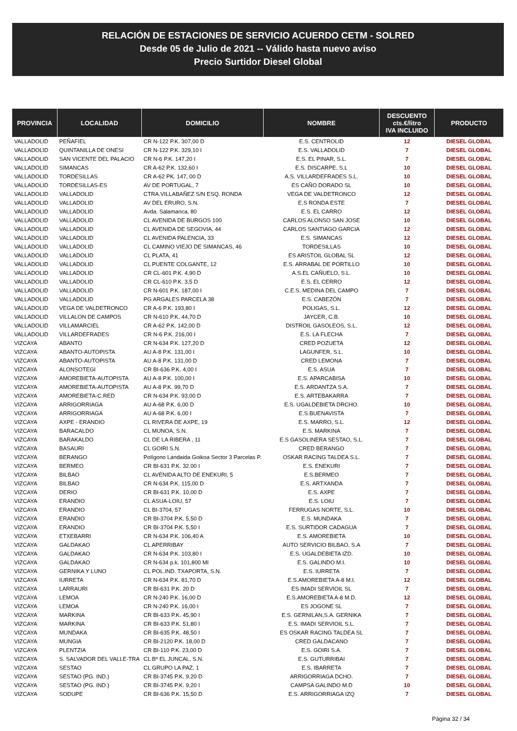RELACIÓN DE ESTACIONES DE SERVICIO ACUERDO CETM - SOLRED
Desde 05 de Julio de 2021 -- Válido hasta nuevo aviso
Precio Surtidor Diesel Global
| PROVINCIA | LOCALIDAD | DOMICILIO | NOMBRE | DESCUENTO cts.€/litro IVA INCLUIDO | PRODUCTO |
| --- | --- | --- | --- | --- | --- |
| VALLADOLID | PEÑAFIEL | CR N-122 P.K. 307,00 D | E.S. CENTROLID | 12 | DIESEL GLOBAL |
| VALLADOLID | QUINTANILLA DE ONESI | CR N-122 P.K. 329,10 I | E.S. VALLADOLID | 7 | DIESEL GLOBAL |
| VALLADOLID | SAN VICENTE DEL PALACIO | CR N-6 P.K. 147,20 I | E.S. EL PINAR, S.L. | 7 | DIESEL GLOBAL |
| VALLADOLID | SIMANCAS | CR A-62 P.K. 132,60 I | E.S. DISCARPE, S.L | 10 | DIESEL GLOBAL |
| VALLADOLID | TORDESILLAS | CR A-62 PK. 147, 00 D | A.S. VILLARDEFRADES S.L. | 10 | DIESEL GLOBAL |
| VALLADOLID | TORDESILLAS-ES | AV DE PORTUGAL, 7 | ES CAÑO DORADO SL | 10 | DIESEL GLOBAL |
| VALLADOLID | VALLADOLID | CTRA.VILLABAÑEZ S/N ESQ. RONDA | VEGA DE VALDETRONCO | 12 | DIESEL GLOBAL |
| VALLADOLID | VALLADOLID | AV DEL ERURO, S.N. | E.S RONDA ESTE | 7 | DIESEL GLOBAL |
| VALLADOLID | VALLADOLID | Avda. Salamanca, 80 | E.S. EL CARRO | 12 | DIESEL GLOBAL |
| VALLADOLID | VALLADOLID | CL AVENIDA DE BURGOS 100 | CARLOS ALONSO SAN JOSE | 10 | DIESEL GLOBAL |
| VALLADOLID | VALLADOLID | CL AVENIDA DE SEGOVIA, 44 | CARLOS SANTIAGO GARCIA | 12 | DIESEL GLOBAL |
| VALLADOLID | VALLADOLID | CL AVENIDA PALENCIA, 33 | E.S. SIMANCAS | 12 | DIESEL GLOBAL |
| VALLADOLID | VALLADOLID | CL CAMINO VIEJO DE SIMANCAS, 46 | TORDESILLAS | 10 | DIESEL GLOBAL |
| VALLADOLID | VALLADOLID | CL PLATA, 41 | ES ARISTOIL GLOBAL SL | 12 | DIESEL GLOBAL |
| VALLADOLID | VALLADOLID | CL PUENTE COLGANTE, 12 | E.S. ARRABAL DE PORTILLO | 10 | DIESEL GLOBAL |
| VALLADOLID | VALLADOLID | CR CL-601 P.K. 4,90 D | A.S.EL CAÑUELO, S.L. | 10 | DIESEL GLOBAL |
| VALLADOLID | VALLADOLID | CR CL-610 P.K. 3,5 D | E.S. EL CERRO | 12 | DIESEL GLOBAL |
| VALLADOLID | VALLADOLID | CR N-601 P.K. 187,00 I | C.E.S. MEDINA DEL CAMPO | 7 | DIESEL GLOBAL |
| VALLADOLID | VALLADOLID | PG ARGALES PARCELA 38 | E.S. CABEZÓN | 7 | DIESEL GLOBAL |
| VALLADOLID | VEGA DE VALDETRONCO | CR A-6 P.K. 193,80 I | POLIGAS, S.L. | 12 | DIESEL GLOBAL |
| VALLADOLID | VILLALON DE CAMPOS | CR N-610 P.K. 44,70 D | JAYCER, C.B. | 10 | DIESEL GLOBAL |
| VALLADOLID | VILLAMARCIEL | CR A-62 P.K. 142,00 D | DISTROIL GASOLEOS, S.L. | 12 | DIESEL GLOBAL |
| VALLADOLID | VILLARDEFRADES | CR N-6 P.K. 216,00 I | E.S. LA FLECHA | 7 | DIESEL GLOBAL |
| VIZCAYA | ABANTO | CR N-634 P.K. 127,20 D | CRED POZUETA | 12 | DIESEL GLOBAL |
| VIZCAYA | ABANTO-AUTOPISTA | AU A-8 P.K. 131,00 I | LAGUNFER, S.L. | 10 | DIESEL GLOBAL |
| VIZCAYA | ABANTO-AUTOPISTA | AU A-8 P.K. 131,00 D | CRED LEMONA | 7 | DIESEL GLOBAL |
| VIZCAYA | ALONSOTEGI | CR BI-636 P.K. 4,00 I | E.S. ASUA | 7 | DIESEL GLOBAL |
| VIZCAYA | AMOREBIETA-AUTOPISTA | AU A-8 P.K. 100,00 I | E.S. APARCABISA | 10 | DIESEL GLOBAL |
| VIZCAYA | AMOREBIETA-AUTOPISTA | AU A-8 P.K. 99,70 D | E.S. ARDANTZA S.A. | 7 | DIESEL GLOBAL |
| VIZCAYA | AMOREBIETA-C.RED | CR N-634 P.K. 93,00 D | E.S. ARTEBAKARRA | 7 | DIESEL GLOBAL |
| VIZCAYA | ARRIGORRIAGA | AU A-68 P.K. 6,00 D | E.S. UGALDEBIETA DRCHO. | 10 | DIESEL GLOBAL |
| VIZCAYA | ARRIGORRIAGA | AU A-68 P.K. 6,00 I | E.S.BUENAVISTA | 7 | DIESEL GLOBAL |
| VIZCAYA | AXPE - ERANDIO | CL RIVERA DE AXPE, 19 | E.S. MARRO, S.L. | 12 | DIESEL GLOBAL |
| VIZCAYA | BARACALDO | CL MUNOA, S.N. | E.S. MARKINA | 7 | DIESEL GLOBAL |
| VIZCAYA | BARAKALDO | CL DE LA RIBERA , 11 | E.S GASOLINERA SESTAO, S.L. | 7 | DIESEL GLOBAL |
| VIZCAYA | BASAURI | CL GOIRI S.N. | CRED BERANGO | 7 | DIESEL GLOBAL |
| VIZCAYA | BERANGO | Polígono Landaida Goikoa Sector 3 Parcelas P. | OSKAR RACING TALDEA S.L. | 7 | DIESEL GLOBAL |
| VIZCAYA | BERMEO | CR BI-631 P.K. 32.00 I | E.S. ENEKURI | 7 | DIESEL GLOBAL |
| VIZCAYA | BILBAO | CL AVENIDA ALTO DE ENEKURI, 5 | E.S.BERMEO | 7 | DIESEL GLOBAL |
| VIZCAYA | BILBAO | CR N-634 P.K. 115,00 D | E.S. ARTXANDA | 7 | DIESEL GLOBAL |
| VIZCAYA | DERIO | CR BI-631 P.K. 10,00 D | E.S. AXPE | 7 | DIESEL GLOBAL |
| VIZCAYA | ERANDIO | CL ASUA-LOIU, 57 | E.S. LOIU | 7 | DIESEL GLOBAL |
| VIZCAYA | ERANDIO | CL BI-3704, 57 | FERRUGAS NORTE, S.L. | 10 | DIESEL GLOBAL |
| VIZCAYA | ERANDIO | CR BI-3704 P.K. 5,50 D | E.S. MUNDAKA | 7 | DIESEL GLOBAL |
| VIZCAYA | ERANDIO | CR BI-3704 P.K. 5,50 I | E.S. SURTIDOR CADAGUA | 7 | DIESEL GLOBAL |
| VIZCAYA | ETXEBARRI | CR N-634 P.K. 106,40 A | E.S. AMOREBIETA | 10 | DIESEL GLOBAL |
| VIZCAYA | GALDAKAO | CL APERRIBAY | AUTO SERVICIO BILBAO, S.A | 7 | DIESEL GLOBAL |
| VIZCAYA | GALDAKAO | CR N-634 P.K. 103,80 I | E.S. UGALDEBIETA IZD. | 10 | DIESEL GLOBAL |
| VIZCAYA | GALDAKAO | CR N-634 p.k. 101,800 MI | E.S. GALINDO M.I. | 10 | DIESEL GLOBAL |
| VIZCAYA | GERNIKA Y LUNO | CL POL.IND. TXAPORTA, S.N. | E.S. IURRETA | 7 | DIESEL GLOBAL |
| VIZCAYA | IURRETA | CR N-634 P.K. 81,70 D | E.S.AMOREBIETA A-8 M.I. | 12 | DIESEL GLOBAL |
| VIZCAYA | LARRAURI | CR BI-631 P.K. 20 D | ES IMADI SERVIOIL SL | 7 | DIESEL GLOBAL |
| VIZCAYA | LEMOA | CR N-240 P.K. 16,00 D | E.S.AMOREBIETA A-8 M.D. | 12 | DIESEL GLOBAL |
| VIZCAYA | LEMOA | CR N-240 P.K. 16,00 I | ES JOGONE SL | 7 | DIESEL GLOBAL |
| VIZCAYA | MARKINA | CR BI-633 P.K. 45,90 I | E.S. GERNILAN,S.A. GERNIKA | 7 | DIESEL GLOBAL |
| VIZCAYA | MARKINA | CR BI-633 P.K. 51,80 I | E.S. IMADI SERVIOIL S.L. | 7 | DIESEL GLOBAL |
| VIZCAYA | MUNDAKA | CR BI-635 P.K. 48,50 I | ES OSKAR RACING TALDEA SL | 7 | DIESEL GLOBAL |
| VIZCAYA | MUNGIA | CR BI-2120 P.K. 18,00 D | CRED GALDACANO | 7 | DIESEL GLOBAL |
| VIZCAYA | PLENTZIA | CR BI-110 P.K. 23,00 D | E.S. GOIRI S.A. | 7 | DIESEL GLOBAL |
| VIZCAYA | S. SALVADOR DEL VALLE-TRA | CL Bº EL JUNCAL, S.N. | E.S. GUTURRIBAI | 7 | DIESEL GLOBAL |
| VIZCAYA | SESTAO | CL GRUPO LA PAZ, 1 | E.S. IBARRETA | 7 | DIESEL GLOBAL |
| VIZCAYA | SESTAO (PG. IND.) | CR BI-3745 P.K. 9,20 D | ARRIGORRIAGA DCHO. | 7 | DIESEL GLOBAL |
| VIZCAYA | SESTAO (PG. IND.) | CR BI-3745 P.K. 9,20 I | CAMPSA GALINDO M.D | 10 | DIESEL GLOBAL |
| VIZCAYA | SODUPE | CR BI-636 P.K. 15,50 D | E.S. ARRIGORRIAGA IZQ | 7 | DIESEL GLOBAL |
Página 32 / 34